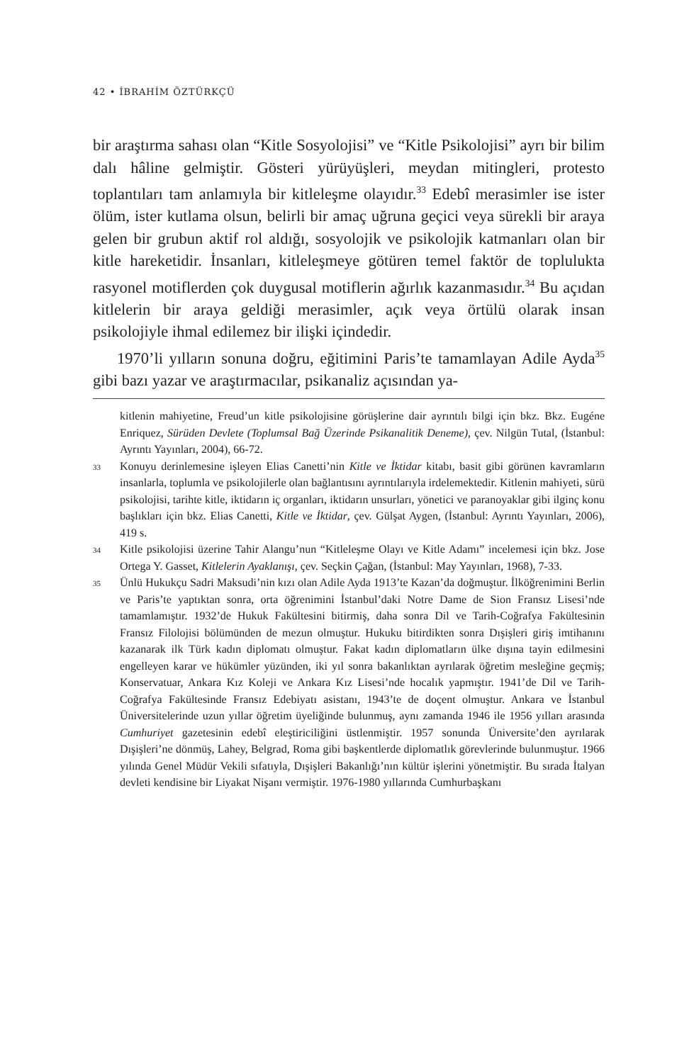42 • İBRAHİM ÖZTÜRKÇÜ
bir araştırma sahası olan “Kitle Sosyolojisi” ve “Kitle Psikolojisi” ayrı bir bilim dalı hâline gelmiştir. Gösteri yürüyüşleri, meydan mitingleri, protesto toplantıları tam anlamıyla bir kitleleşme olayıdır.<sup>33</sup> Edebî merasimler ise ister ölüm, ister kutlama olsun, belirli bir amaç uğruna geçici veya sürekli bir araya gelen bir grubun aktif rol aldığı, sosyolojik ve psikolojik katmanları olan bir kitle hareketidir. İnsanları, kitleleşmeye götüren temel faktör de toplulukta rasyonel motiflerden çok duygusal motiflerin ağırlık kazanmasıdır.<sup>34</sup> Bu açıdan kitlelerin bir araya geldiği merasimler, açık veya örtülü olarak insan psikolojiyle ihmal edilemez bir ilişki içindedir.
1970’li yılların sonuna doğru, eğitimini Paris’te tamamlayan Adile Ayda<sup>35</sup> gibi bazı yazar ve araştırmacılar, psikanaliz açısından ya-
kitlenin mahiyetine, Freud’un kitle psikolojisine görüşlerine dair ayrıntılı bilgi için bkz. Bkz. Eugéne Enriquez, Sürüden Devlete (Toplumsal Bağ Üzerinde Psikanalitik Deneme), çev. Nilgün Tutal, (İstanbul: Ayrıntı Yayınları, 2004), 66-72.
33 Konuyu derinlemesine işleyen Elias Canetti’nin Kitle ve İktidar kitabı, basit gibi görünen kavramların insanlarla, toplumla ve psikolojilerle olan bağlantısını ayrıntılarıyla irdelemektedir. Kitlenin mahiyeti, sürü psikolojisi, tarihte kitle, iktidarın iç organları, iktidarın unsurları, yönetici ve paranoyaklar gibi ilginç konu başlıkları için bkz. Elias Canetti, Kitle ve İktidar, çev. Gülşat Aygen, (İstanbul: Ayrıntı Yayınları, 2006), 419 s.
34 Kitle psikolojisi üzerine Tahir Alangu’nun “Kitleleşme Olayı ve Kitle Adamı” incelemesi için bkz. Jose Ortega Y. Gasset, Kitlelerin Ayaklanışı, çev. Seçkin Çağan, (İstanbul: May Yayınları, 1968), 7-33.
35 Ünlü Hukukçu Sadri Maksudi’nin kızı olan Adile Ayda 1913’te Kazan’da doğmuştur. İlköğrenimini Berlin ve Paris’te yaptıktan sonra, orta öğrenimini İstanbul’daki Notre Dame de Sion Fransız Lisesi’nde tamamlamıştır. 1932’de Hukuk Fakültesini bitirmiş, daha sonra Dil ve Tarih-Coğrafya Fakültesinin Fransız Filolojisi bölümünden de mezun olmuştur. Hukuku bitirdikten sonra Dışişleri giriş imtihanını kazanarak ilk Türk kadın diplomatı olmuştur. Fakat kadın diplomatların ülke dışına tayin edilmesini engelleyen karar ve hükümler yüzünden, iki yıl sonra bakanlıktan ayrılarak öğretim mesleğine geçmiş; Konservatuar, Ankara Kız Koleji ve Ankara Kız Lisesi’nde hocalık yapmıştır. 1941’de Dil ve Tarih-Coğrafya Fakültesinde Fransız Edebiyatı asistanı, 1943’te de doçent olmuştur. Ankara ve İstanbul Üniversitelerinde uzun yıllar öğretim üyeliğinde bulunmuş, aynı zamanda 1946 ile 1956 yılları arasında Cumhuriyet gazetesinin edebî eleştiriciliğini üstlenmiştir. 1957 sonunda Üniversite’den ayrılarak Dışişleri’ne dönmüş, Lahey, Belgrad, Roma gibi başkentlerde diplomatlık görevlerinde bulunmuştur. 1966 yılında Genel Müdür Vekili sıfatıyla, Dışişleri Bakanlığı’nın kültür işlerini yönetmiştir. Bu sırada İtalyan devleti kendisine bir Liyakat Nişanı vermiştir. 1976-1980 yıllarında Cumhurbaşkanı